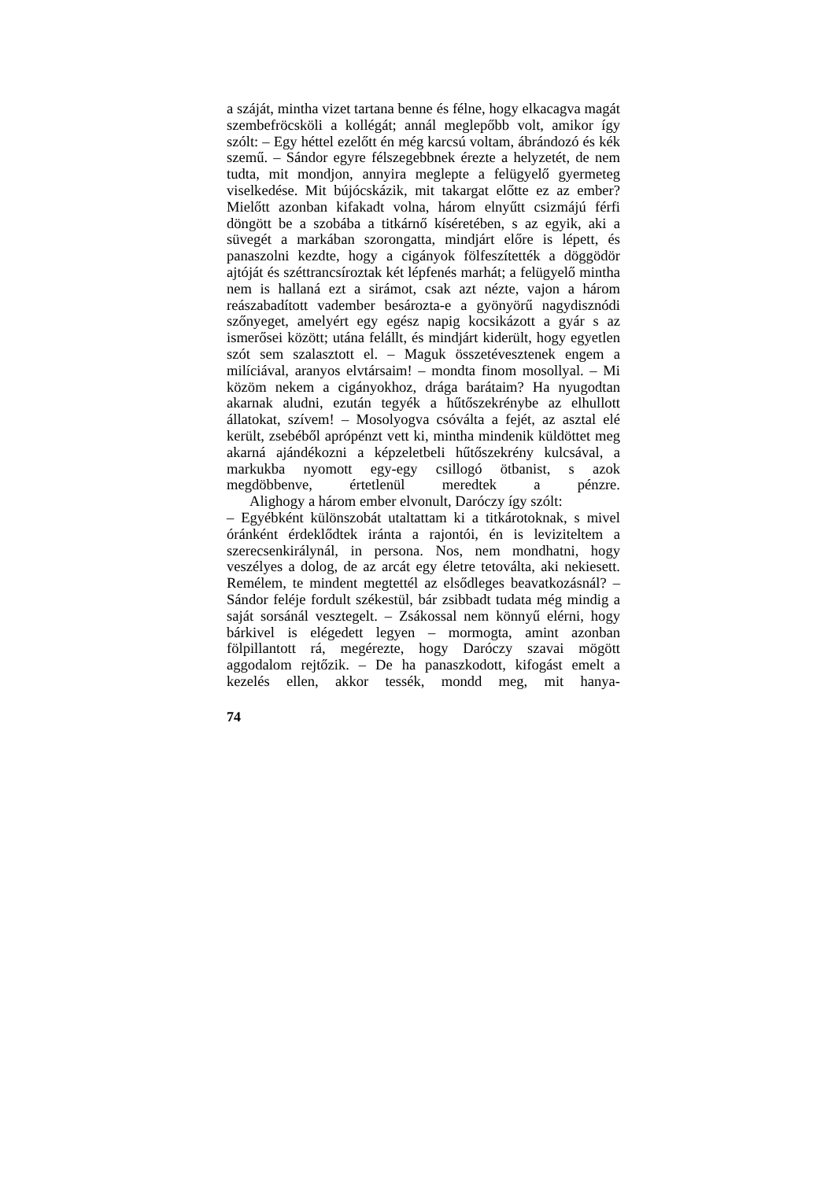a száját, mintha vizet tartana benne és félne, hogy elkacagva magát szembefröcsköli a kollégát; annál meglepőbb volt, amikor így szólt: – Egy héttel ezelőtt én még karcsú voltam, ábrándozó és kék szemű. – Sándor egyre félszegebbnek érezte a helyzetét, de nem tudta, mit mondjon, annyira meglepte a felügyelő gyermeteg viselkedése. Mit bújócskázik, mit takargat előtte ez az ember? Mielőtt azonban kifakadt volna, három elnyűtt csizmájú férfi döngött be a szobába a titkárnő kíséretében, s az egyik, aki a süvegét a markában szorongatta, mindjárt előre is lépett, és panaszolni kezdte, hogy a cigányok fölfeszítették a döggödör ajtóját és széttrancsíroztak két lépfenés marhát; a felügyelő mintha nem is hallaná ezt a sirámot, csak azt nézte, vajon a három reászabadított vadember besározta-e a gyönyörű nagydisznódi szőnyeget, amelyért egy egész napig kocsikázott a gyár s az ismerősei között; utána felállt, és mindjárt kiderült, hogy egyetlen szót sem szalasztott el. – Maguk összetévesztenek engem a milíciával, aranyos elvtársaim! – mondta finom mosollyal. – Mi közöm nekem a cigányokhoz, drága barátaim? Ha nyugodtan akarnak aludni, ezután tegyék a hűtőszekrénybe az elhullott állatokat, szívem! – Mosolyogva csóválta a fejét, az asztal elé került, zsebéből aprópénzt vett ki, mintha mindenik küldöttet meg akarná ajándékozni a képzeletbeli hűtőszekrény kulcsával, a markukba nyomott egy-egy csillogó ötbanist, s azok megdöbbenve, értetlenül meredtek a pénzre.
Alighogy a három ember elvonult, Daróczy így szólt:
– Egyébként különszobát utaltattam ki a titkárotoknak, s mivel óránként érdeklődtek iránta a rajontói, én is leviziteltem a szerecsenkirálynál, in persona. Nos, nem mondhatni, hogy veszélyes a dolog, de az arcát egy életre tetoválta, aki nekiesett. Remélem, te mindent megtettél az elsődleges beavatkozásnál? – Sándor feléje fordult székestül, bár zsibbadt tudata még mindig a saját sorsánál vesztegelt. – Zsákossal nem könnyű elérni, hogy bárkivel is elégedett legyen – mormogta, amint azonban fölpillantott rá, megérezte, hogy Daróczy szavai mögött aggodalom rejtőzik. – De ha panaszkodott, kifogást emelt a kezelés ellen, akkor tessék, mondd meg, mit hanya-
74